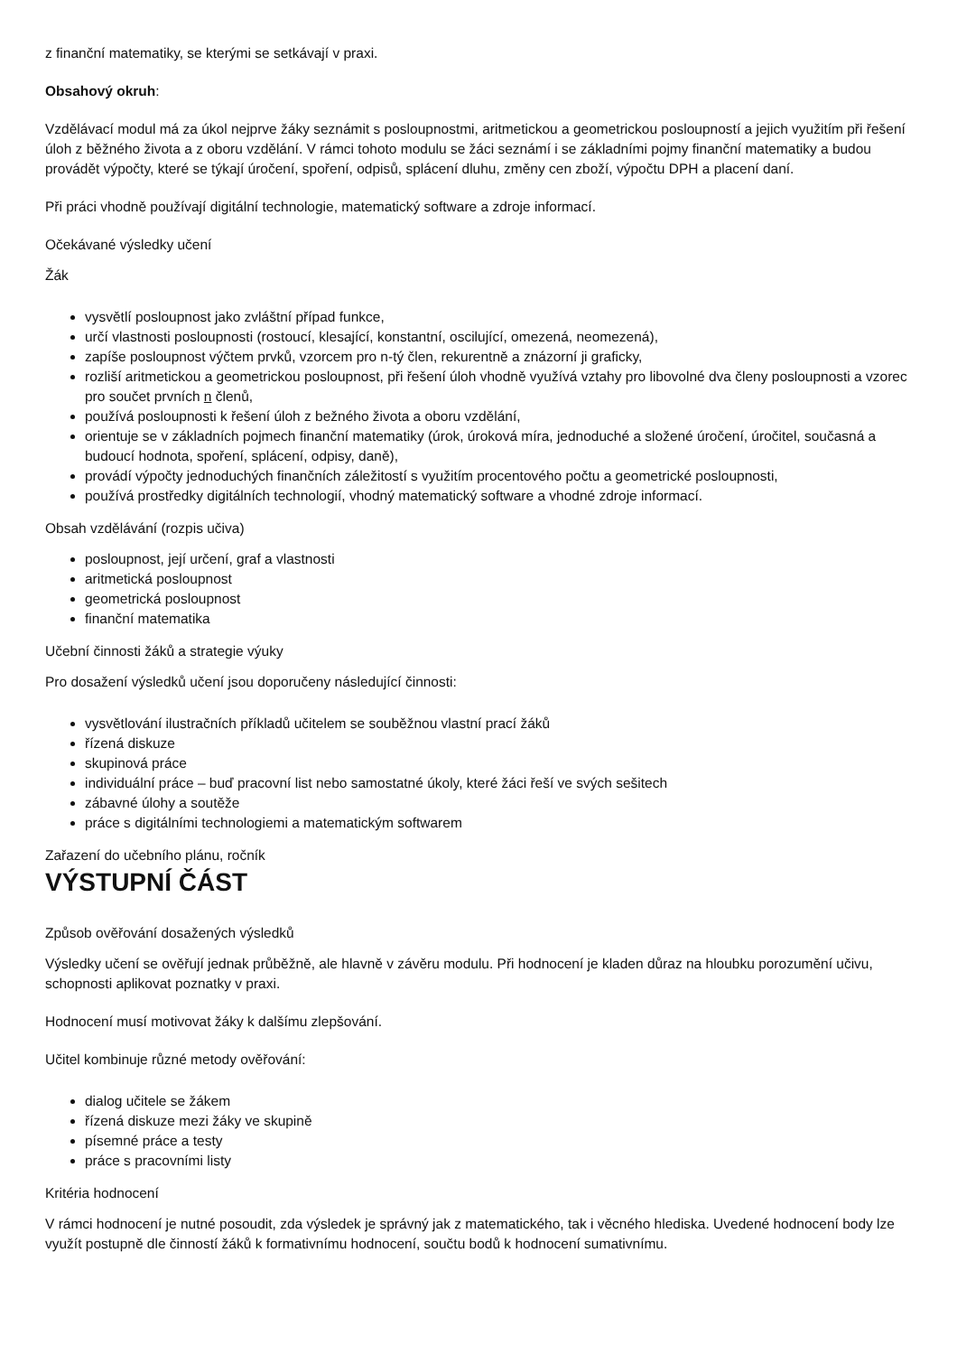z finanční matematiky, se kterými se setkávají v praxi.
Obsahový okruh:
Vzdělávací modul má za úkol nejprve žáky seznámit s posloupnostmi, aritmetickou a geometrickou posloupností a jejich využitím při řešení úloh z běžného života a z oboru vzdělání. V rámci tohoto modulu se žáci seznámí i se základními pojmy finanční matematiky a budou provádět výpočty, které se týkají úročení, spoření, odpisů, splácení dluhu, změny cen zboží, výpočtu DPH a placení daní.
Při práci vhodně používají digitální technologie, matematický software a zdroje informací.
Očekávané výsledky učení
Žák
vysvětlí posloupnost jako zvláštní případ funkce,
určí vlastnosti posloupnosti (rostoucí, klesající, konstantní, oscilující, omezená, neomezená),
zapíše posloupnost výčtem prvků, vzorcem pro n-tý člen, rekurentně a znázorní ji graficky,
rozliší aritmetickou a geometrickou posloupnost, při řešení úloh vhodně využívá vztahy pro libovolné dva členy posloupnosti a vzorec pro součet prvních n členů,
používá posloupnosti k řešení úloh z bežného života a oboru vzdělání,
orientuje se v základních pojmech finanční matematiky (úrok, úroková míra, jednoduché a složené úročení, úročitel, současná a budoucí hodnota, spoření, splácení, odpisy, daně),
provádí výpočty jednoduchých finančních záležitostí s využitím procentového počtu a geometrické posloupnosti,
používá prostředky digitálních technologií, vhodný matematický software a vhodné zdroje informací.
Obsah vzdělávání (rozpis učiva)
posloupnost, její určení, graf a vlastnosti
aritmetická posloupnost
geometrická posloupnost
finanční matematika
Učební činnosti žáků a strategie výuky
Pro dosažení výsledků učení jsou doporučeny následující činnosti:
vysvětlování ilustračních příkladů učitelem se souběžnou vlastní prací žáků
řízená diskuze
skupinová práce
individuální práce – buď pracovní list nebo samostatné úkoly, které žáci řeší ve svých sešitech
zábavné úlohy a soutěže
práce s digitálními technologiemi a matematickým softwarem
Zařazení do učebního plánu, ročník
VÝSTUPNÍ ČÁST
Způsob ověřování dosažených výsledků
Výsledky učení se ověřují jednak průběžně, ale hlavně v závěru modulu. Při hodnocení je kladen důraz na hloubku porozumění učivu, schopnosti aplikovat poznatky v praxi.
Hodnocení musí motivovat žáky k dalšímu zlepšování.
Učitel kombinuje různé metody ověřování:
dialog učitele se žákem
řízená diskuze mezi žáky ve skupině
písemné práce a testy
práce s pracovními listy
Kritéria hodnocení
V rámci hodnocení je nutné posoudit, zda výsledek je správný jak z matematického, tak i věcného hlediska. Uvedené hodnocení body lze využít postupně dle činností žáků k formativnímu hodnocení, součtu bodů k hodnocení sumativnímu.